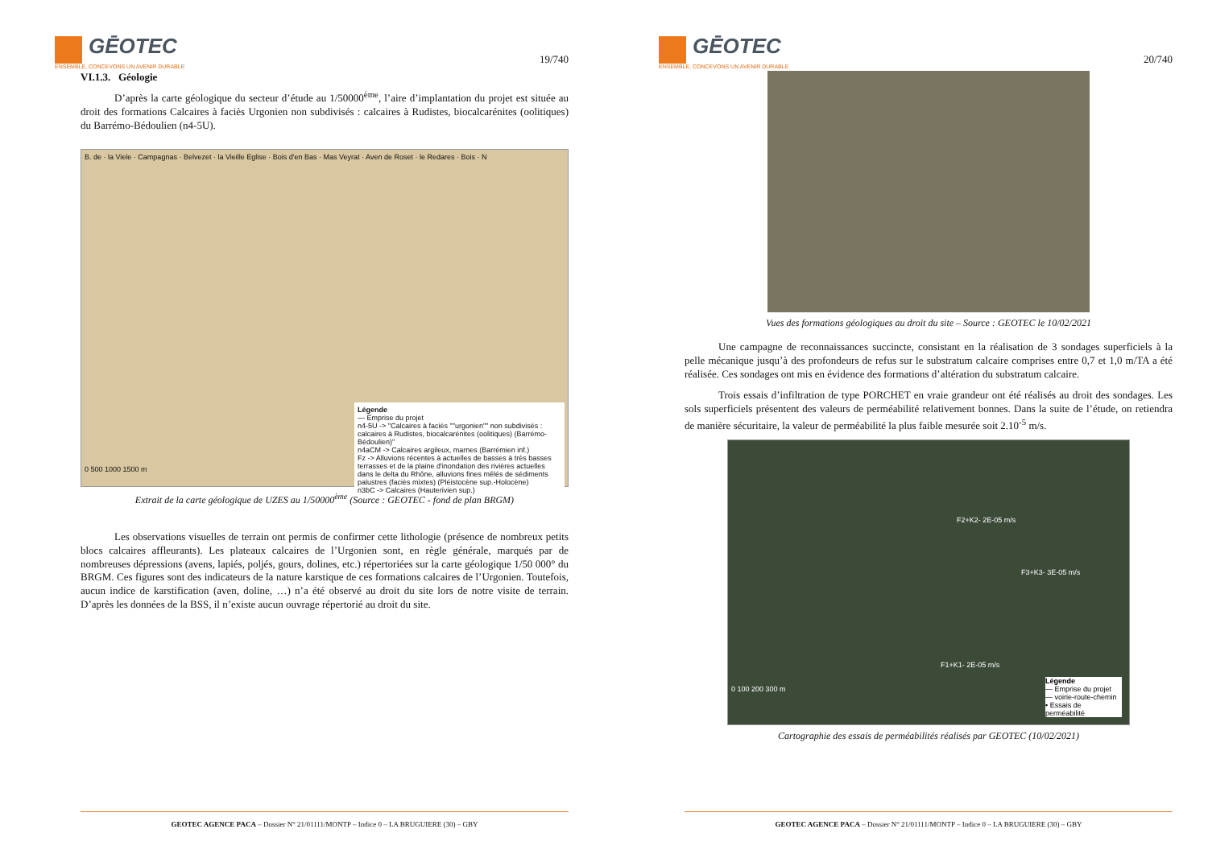GĒOTEC
ENSEMBLE, CONCEVONS UN AVENIR DURABLE
19/740
VI.1.3. Géologie
D’après la carte géologique du secteur d’étude au 1/50000<sup>ème</sup>, l’aire d’implantation du projet est située au droit des formations Calcaires à faciès Urgonien non subdivisés : calcaires à Rudistes, biocalcarénites (oolitiques) du Barrémo-Bédoulien (n4-5U).
B. de · la Viele · Campagnas · Belvezet · la Vieille Eglise · Bois d'en Bas · Mas Veyrat · Aven de Roset · le Redares · Bois · N
Légende
— Emprise du projet
n4-5U -> "Calcaires à faciès ""urgonien"" non subdivisés : calcaires à Rudistes, biocalcarénites (oolitiques) (Barrémo-Bédoulien)"
n4aCM -> Calcaires argileux, marnes (Barrémien inf.)
Fz -> Alluvions récentes à actuelles de basses à très basses terrasses et de la plaine d'inondation des rivières actuelles dans le delta du Rhône, alluvions fines mêlés de sédiments palustres (faciès mixtes) (Pléistocène sup.-Holocène)
n3bC -> Calcaires (Hauterivien sup.)
0 500 1000 1500 m
Extrait de la carte géologique de UZES au 1/50000<sup>ème</sup> (Source : GEOTEC - fond de plan BRGM)
Les observations visuelles de terrain ont permis de confirmer cette lithologie (présence de nombreux petits blocs calcaires affleurants). Les plateaux calcaires de l’Urgonien sont, en règle générale, marqués par de nombreuses dépressions (avens, lapiés, poljés, gours, dolines, etc.) répertoriées sur la carte géologique 1/50 000° du BRGM. Ces figures sont des indicateurs de la nature karstique de ces formations calcaires de l’Urgonien. Toutefois, aucun indice de karstification (aven, doline, …) n’a été observé au droit du site lors de notre visite de terrain. D’après les données de la BSS, il n’existe aucun ouvrage répertorié au droit du site.
GEOTEC AGENCE PACA – Dossier N° 21/01111/MONTP – Indice 0 – LA BRUGUIERE (30) – GBY
GĒOTEC
ENSEMBLE, CONCEVONS UN AVENIR DURABLE
20/740
Vues des formations géologiques au droit du site – Source : GEOTEC le 10/02/2021
Une campagne de reconnaissances succincte, consistant en la réalisation de 3 sondages superficiels à la pelle mécanique jusqu’à des profondeurs de refus sur le substratum calcaire comprises entre 0,7 et 1,0 m/TA a été réalisée. Ces sondages ont mis en évidence des formations d’altération du substratum calcaire.
Trois essais d’infiltration de type PORCHET en vraie grandeur ont été réalisés au droit des sondages. Les sols superficiels présentent des valeurs de perméabilité relativement bonnes. Dans la suite de l’étude, on retiendra de manière sécuritaire, la valeur de perméabilité la plus faible mesurée soit 2.10<sup>-5</sup> m/s.
F2+K2- 2E-05 m/s
F3+K3- 3E-05 m/s
F1+K1- 2E-05 m/s
0 100 200 300 m
Légende
— Emprise du projet
— voirie-route-chemin
• Essais de perméabilité
Cartographie des essais de perméabilités réalisés par GEOTEC (10/02/2021)
GEOTEC AGENCE PACA – Dossier N° 21/01111/MONTP – Indice 0 – LA BRUGUIERE (30) – GBY